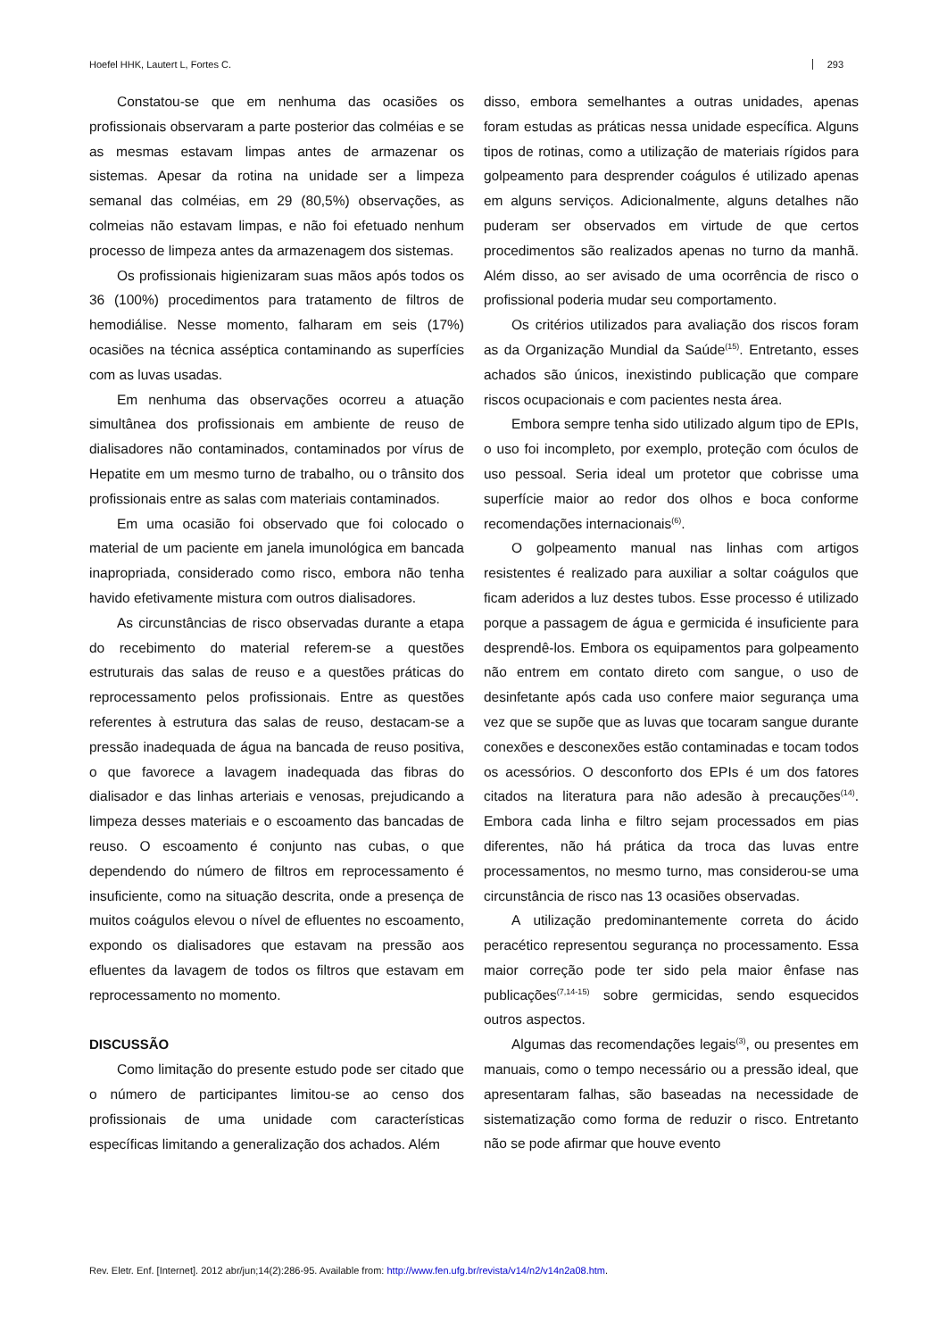Hoefel HHK, Lautert L, Fortes C. 293
Constatou-se que em nenhuma das ocasiões os profissionais observaram a parte posterior das colméias e se as mesmas estavam limpas antes de armazenar os sistemas. Apesar da rotina na unidade ser a limpeza semanal das colméias, em 29 (80,5%) observações, as colmeias não estavam limpas, e não foi efetuado nenhum processo de limpeza antes da armazenagem dos sistemas.
Os profissionais higienizaram suas mãos após todos os 36 (100%) procedimentos para tratamento de filtros de hemodiálise. Nesse momento, falharam em seis (17%) ocasiões na técnica asséptica contaminando as superfícies com as luvas usadas.
Em nenhuma das observações ocorreu a atuação simultânea dos profissionais em ambiente de reuso de dialisadores não contaminados, contaminados por vírus de Hepatite em um mesmo turno de trabalho, ou o trânsito dos profissionais entre as salas com materiais contaminados.
Em uma ocasião foi observado que foi colocado o material de um paciente em janela imunológica em bancada inapropriada, considerado como risco, embora não tenha havido efetivamente mistura com outros dialisadores.
As circunstâncias de risco observadas durante a etapa do recebimento do material referem-se a questões estruturais das salas de reuso e a questões práticas do reprocessamento pelos profissionais. Entre as questões referentes à estrutura das salas de reuso, destacam-se a pressão inadequada de água na bancada de reuso positiva, o que favorece a lavagem inadequada das fibras do dialisador e das linhas arteriais e venosas, prejudicando a limpeza desses materiais e o escoamento das bancadas de reuso. O escoamento é conjunto nas cubas, o que dependendo do número de filtros em reprocessamento é insuficiente, como na situação descrita, onde a presença de muitos coágulos elevou o nível de efluentes no escoamento, expondo os dialisadores que estavam na pressão aos efluentes da lavagem de todos os filtros que estavam em reprocessamento no momento.
DISCUSSÃO
Como limitação do presente estudo pode ser citado que o número de participantes limitou-se ao censo dos profissionais de uma unidade com características específicas limitando a generalização dos achados. Além
disso, embora semelhantes a outras unidades, apenas foram estudas as práticas nessa unidade específica. Alguns tipos de rotinas, como a utilização de materiais rígidos para golpeamento para desprender coágulos é utilizado apenas em alguns serviços. Adicionalmente, alguns detalhes não puderam ser observados em virtude de que certos procedimentos são realizados apenas no turno da manhã. Além disso, ao ser avisado de uma ocorrência de risco o profissional poderia mudar seu comportamento.
Os critérios utilizados para avaliação dos riscos foram as da Organização Mundial da Saúde<sup>(15)</sup>. Entretanto, esses achados são únicos, inexistindo publicação que compare riscos ocupacionais e com pacientes nesta área.
Embora sempre tenha sido utilizado algum tipo de EPIs, o uso foi incompleto, por exemplo, proteção com óculos de uso pessoal. Seria ideal um protetor que cobrisse uma superfície maior ao redor dos olhos e boca conforme recomendações internacionais<sup>(6)</sup>.
O golpeamento manual nas linhas com artigos resistentes é realizado para auxiliar a soltar coágulos que ficam aderidos a luz destes tubos. Esse processo é utilizado porque a passagem de água e germicida é insuficiente para desprendê-los. Embora os equipamentos para golpeamento não entrem em contato direto com sangue, o uso de desinfetante após cada uso confere maior segurança uma vez que se supõe que as luvas que tocaram sangue durante conexões e desconexões estão contaminadas e tocam todos os acessórios. O desconforto dos EPIs é um dos fatores citados na literatura para não adesão à precauções<sup>(14)</sup>. Embora cada linha e filtro sejam processados em pias diferentes, não há prática da troca das luvas entre processamentos, no mesmo turno, mas considerou-se uma circunstância de risco nas 13 ocasiões observadas.
A utilização predominantemente correta do ácido peracético representou segurança no processamento. Essa maior correção pode ter sido pela maior ênfase nas publicações<sup>(7,14-15)</sup> sobre germicidas, sendo esquecidos outros aspectos.
Algumas das recomendações legais<sup>(3)</sup>, ou presentes em manuais, como o tempo necessário ou a pressão ideal, que apresentaram falhas, são baseadas na necessidade de sistematização como forma de reduzir o risco. Entretanto não se pode afirmar que houve evento
Rev. Eletr. Enf. [Internet]. 2012 abr/jun;14(2):286-95. Available from: http://www.fen.ufg.br/revista/v14/n2/v14n2a08.htm.